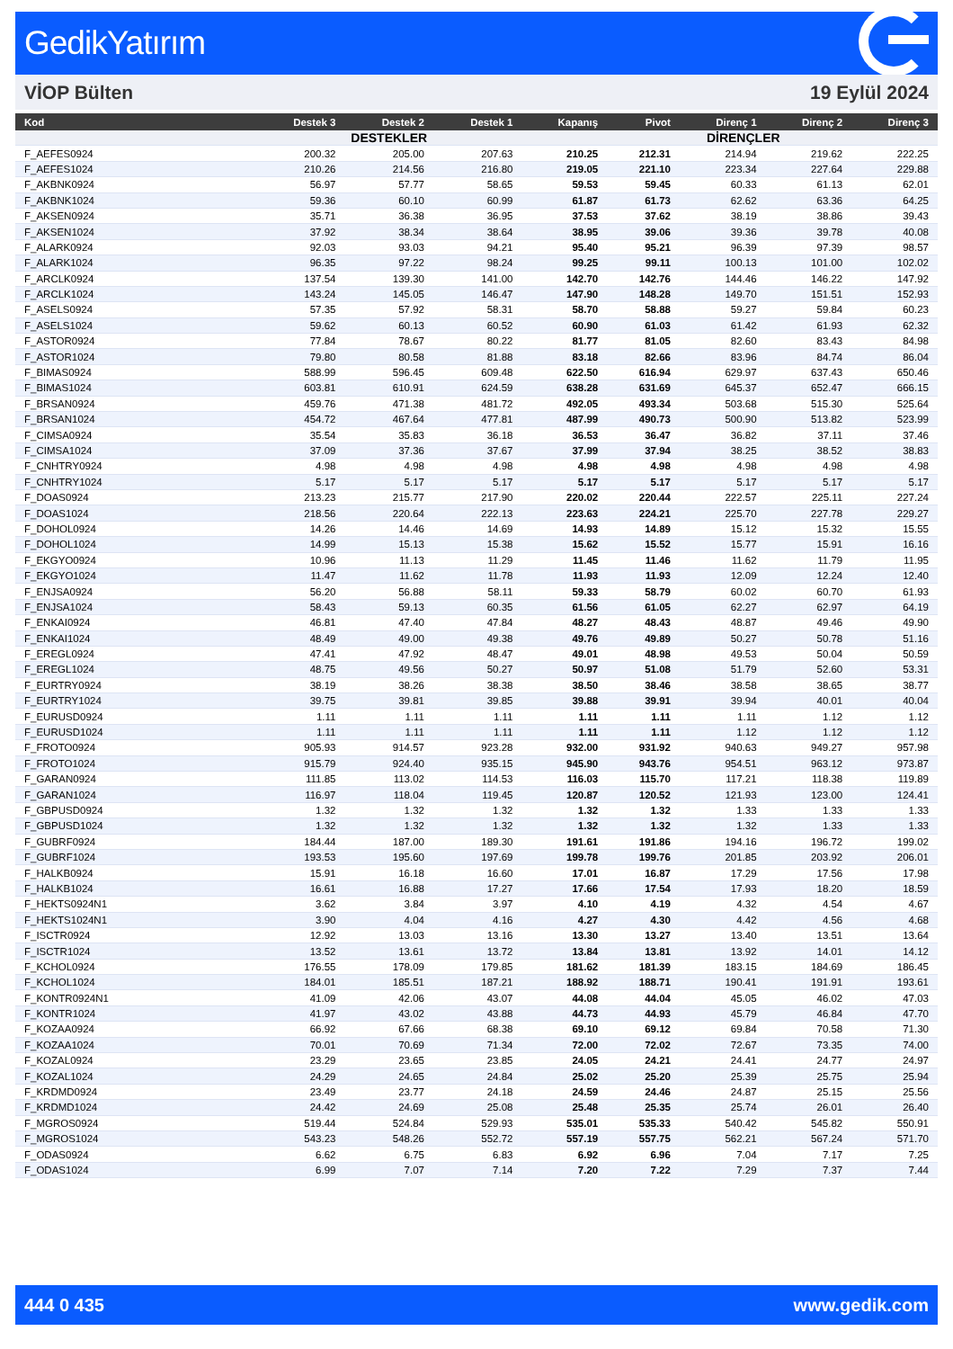GedikYatırım
VİOP Bülten 19 Eylül 2024
| Kod | Destek 3 | Destek 2 | Destek 1 | Kapanış | Pivot | Direnç 1 | Direnç 2 | Direnç 3 |
| --- | --- | --- | --- | --- | --- | --- | --- | --- |
| | DESTEKLER | | | | | DİRENÇLER | | |
| F_AEFES0924 | 200.32 | 205.00 | 207.63 | 210.25 | 212.31 | 214.94 | 219.62 | 222.25 |
| F_AEFES1024 | 210.26 | 214.56 | 216.80 | 219.05 | 221.10 | 223.34 | 227.64 | 229.88 |
| F_AKBNK0924 | 56.97 | 57.77 | 58.65 | 59.53 | 59.45 | 60.33 | 61.13 | 62.01 |
| F_AKBNK1024 | 59.36 | 60.10 | 60.99 | 61.87 | 61.73 | 62.62 | 63.36 | 64.25 |
| F_AKSEN0924 | 35.71 | 36.38 | 36.95 | 37.53 | 37.62 | 38.19 | 38.86 | 39.43 |
| F_AKSEN1024 | 37.92 | 38.34 | 38.64 | 38.95 | 39.06 | 39.36 | 39.78 | 40.08 |
| F_ALARK0924 | 92.03 | 93.03 | 94.21 | 95.40 | 95.21 | 96.39 | 97.39 | 98.57 |
| F_ALARK1024 | 96.35 | 97.22 | 98.24 | 99.25 | 99.11 | 100.13 | 101.00 | 102.02 |
| F_ARCLK0924 | 137.54 | 139.30 | 141.00 | 142.70 | 142.76 | 144.46 | 146.22 | 147.92 |
| F_ARCLK1024 | 143.24 | 145.05 | 146.47 | 147.90 | 148.28 | 149.70 | 151.51 | 152.93 |
| F_ASELS0924 | 57.35 | 57.92 | 58.31 | 58.70 | 58.88 | 59.27 | 59.84 | 60.23 |
| F_ASELS1024 | 59.62 | 60.13 | 60.52 | 60.90 | 61.03 | 61.42 | 61.93 | 62.32 |
| F_ASTOR0924 | 77.84 | 78.67 | 80.22 | 81.77 | 81.05 | 82.60 | 83.43 | 84.98 |
| F_ASTOR1024 | 79.80 | 80.58 | 81.88 | 83.18 | 82.66 | 83.96 | 84.74 | 86.04 |
| F_BIMAS0924 | 588.99 | 596.45 | 609.48 | 622.50 | 616.94 | 629.97 | 637.43 | 650.46 |
| F_BIMAS1024 | 603.81 | 610.91 | 624.59 | 638.28 | 631.69 | 645.37 | 652.47 | 666.15 |
| F_BRSAN0924 | 459.76 | 471.38 | 481.72 | 492.05 | 493.34 | 503.68 | 515.30 | 525.64 |
| F_BRSAN1024 | 454.72 | 467.64 | 477.81 | 487.99 | 490.73 | 500.90 | 513.82 | 523.99 |
| F_CIMSA0924 | 35.54 | 35.83 | 36.18 | 36.53 | 36.47 | 36.82 | 37.11 | 37.46 |
| F_CIMSA1024 | 37.09 | 37.36 | 37.67 | 37.99 | 37.94 | 38.25 | 38.52 | 38.83 |
| F_CNHTRY0924 | 4.98 | 4.98 | 4.98 | 4.98 | 4.98 | 4.98 | 4.98 | 4.98 |
| F_CNHTRY1024 | 5.17 | 5.17 | 5.17 | 5.17 | 5.17 | 5.17 | 5.17 | 5.17 |
| F_DOAS0924 | 213.23 | 215.77 | 217.90 | 220.02 | 220.44 | 222.57 | 225.11 | 227.24 |
| F_DOAS1024 | 218.56 | 220.64 | 222.13 | 223.63 | 224.21 | 225.70 | 227.78 | 229.27 |
| F_DOHOL0924 | 14.26 | 14.46 | 14.69 | 14.93 | 14.89 | 15.12 | 15.32 | 15.55 |
| F_DOHOL1024 | 14.99 | 15.13 | 15.38 | 15.62 | 15.52 | 15.77 | 15.91 | 16.16 |
| F_EKGYO0924 | 10.96 | 11.13 | 11.29 | 11.45 | 11.46 | 11.62 | 11.79 | 11.95 |
| F_EKGYO1024 | 11.47 | 11.62 | 11.78 | 11.93 | 11.93 | 12.09 | 12.24 | 12.40 |
| F_ENJSA0924 | 56.20 | 56.88 | 58.11 | 59.33 | 58.79 | 60.02 | 60.70 | 61.93 |
| F_ENJSA1024 | 58.43 | 59.13 | 60.35 | 61.56 | 61.05 | 62.27 | 62.97 | 64.19 |
| F_ENKAI0924 | 46.81 | 47.40 | 47.84 | 48.27 | 48.43 | 48.87 | 49.46 | 49.90 |
| F_ENKAI1024 | 48.49 | 49.00 | 49.38 | 49.76 | 49.89 | 50.27 | 50.78 | 51.16 |
| F_EREGL0924 | 47.41 | 47.92 | 48.47 | 49.01 | 48.98 | 49.53 | 50.04 | 50.59 |
| F_EREGL1024 | 48.75 | 49.56 | 50.27 | 50.97 | 51.08 | 51.79 | 52.60 | 53.31 |
| F_EURTRY0924 | 38.19 | 38.26 | 38.38 | 38.50 | 38.46 | 38.58 | 38.65 | 38.77 |
| F_EURTRY1024 | 39.75 | 39.81 | 39.85 | 39.88 | 39.91 | 39.94 | 40.01 | 40.04 |
| F_EURUSD0924 | 1.11 | 1.11 | 1.11 | 1.11 | 1.11 | 1.11 | 1.12 | 1.12 |
| F_EURUSD1024 | 1.11 | 1.11 | 1.11 | 1.11 | 1.11 | 1.12 | 1.12 | 1.12 |
| F_FROTO0924 | 905.93 | 914.57 | 923.28 | 932.00 | 931.92 | 940.63 | 949.27 | 957.98 |
| F_FROTO1024 | 915.79 | 924.40 | 935.15 | 945.90 | 943.76 | 954.51 | 963.12 | 973.87 |
| F_GARAN0924 | 111.85 | 113.02 | 114.53 | 116.03 | 115.70 | 117.21 | 118.38 | 119.89 |
| F_GARAN1024 | 116.97 | 118.04 | 119.45 | 120.87 | 120.52 | 121.93 | 123.00 | 124.41 |
| F_GBPUSD0924 | 1.32 | 1.32 | 1.32 | 1.32 | 1.32 | 1.33 | 1.33 | 1.33 |
| F_GBPUSD1024 | 1.32 | 1.32 | 1.32 | 1.32 | 1.32 | 1.32 | 1.33 | 1.33 |
| F_GUBRF0924 | 184.44 | 187.00 | 189.30 | 191.61 | 191.86 | 194.16 | 196.72 | 199.02 |
| F_GUBRF1024 | 193.53 | 195.60 | 197.69 | 199.78 | 199.76 | 201.85 | 203.92 | 206.01 |
| F_HALKB0924 | 15.91 | 16.18 | 16.60 | 17.01 | 16.87 | 17.29 | 17.56 | 17.98 |
| F_HALKB1024 | 16.61 | 16.88 | 17.27 | 17.66 | 17.54 | 17.93 | 18.20 | 18.59 |
| F_HEKTS0924N1 | 3.62 | 3.84 | 3.97 | 4.10 | 4.19 | 4.32 | 4.54 | 4.67 |
| F_HEKTS1024N1 | 3.90 | 4.04 | 4.16 | 4.27 | 4.30 | 4.42 | 4.56 | 4.68 |
| F_ISCTR0924 | 12.92 | 13.03 | 13.16 | 13.30 | 13.27 | 13.40 | 13.51 | 13.64 |
| F_ISCTR1024 | 13.52 | 13.61 | 13.72 | 13.84 | 13.81 | 13.92 | 14.01 | 14.12 |
| F_KCHOL0924 | 176.55 | 178.09 | 179.85 | 181.62 | 181.39 | 183.15 | 184.69 | 186.45 |
| F_KCHOL1024 | 184.01 | 185.51 | 187.21 | 188.92 | 188.71 | 190.41 | 191.91 | 193.61 |
| F_KONTR0924N1 | 41.09 | 42.06 | 43.07 | 44.08 | 44.04 | 45.05 | 46.02 | 47.03 |
| F_KONTR1024 | 41.97 | 43.02 | 43.88 | 44.73 | 44.93 | 45.79 | 46.84 | 47.70 |
| F_KOZAA0924 | 66.92 | 67.66 | 68.38 | 69.10 | 69.12 | 69.84 | 70.58 | 71.30 |
| F_KOZAA1024 | 70.01 | 70.69 | 71.34 | 72.00 | 72.02 | 72.67 | 73.35 | 74.00 |
| F_KOZAL0924 | 23.29 | 23.65 | 23.85 | 24.05 | 24.21 | 24.41 | 24.77 | 24.97 |
| F_KOZAL1024 | 24.29 | 24.65 | 24.84 | 25.02 | 25.20 | 25.39 | 25.75 | 25.94 |
| F_KRDMD0924 | 23.49 | 23.77 | 24.18 | 24.59 | 24.46 | 24.87 | 25.15 | 25.56 |
| F_KRDMD1024 | 24.42 | 24.69 | 25.08 | 25.48 | 25.35 | 25.74 | 26.01 | 26.40 |
| F_MGROS0924 | 519.44 | 524.84 | 529.93 | 535.01 | 535.33 | 540.42 | 545.82 | 550.91 |
| F_MGROS1024 | 543.23 | 548.26 | 552.72 | 557.19 | 557.75 | 562.21 | 567.24 | 571.70 |
| F_ODAS0924 | 6.62 | 6.75 | 6.83 | 6.92 | 6.96 | 7.04 | 7.17 | 7.25 |
| F_ODAS1024 | 6.99 | 7.07 | 7.14 | 7.20 | 7.22 | 7.29 | 7.37 | 7.44 |
444 0 435 www.gedik.com